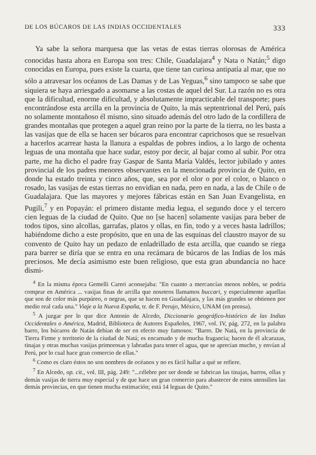DE LOS BÚCAROS DE LAS INDIAS OCCIDENTALES 333
Ya sabe la señora marquesa que las vetas de estas tierras olorosas de América conocidas hasta ahora en Europa son tres: Chile, Guadalajara<sup>4</sup> y Nata o Natán;<sup>5</sup> digo conocidas en Europa, pues existe la cuarta, que tiene tan curiosa antipatía al mar, que no sólo a atravesar los océanos de Las Damas y de Las Yeguas,<sup>6</sup> sino tampoco se sabe que siquiera se haya arriesgado a asomarse a las costas de aquel del Sur. La razón no es otra que la dificultad, enorme dificultad, y absolutamente impracticable del transporte; pues encontrándose esta arcilla en la provincia de Quito, la más septentrional del Perú, país no solamente montañoso él mismo, sino situado además del otro lado de la cordillera de grandes montañas que protegen a aquel gran reino por la parte de la tierra, no les basta a las vasijas que de ella se hacen ser búcaros para encontrar caprichosos que se resuelvan a hacerlos acarrear hasta la llanura a espaldas de pobres indios, a lo largo de ochenta leguas de una montaña que hace sudar, estoy por decir, al bajar como al subir. Por otra parte, me ha dicho el padre fray Gaspar de Santa María Valdés, lector jubilado y antes provincial de los padres menores observantes en la mencionada provincia de Quito, en donde ha estado treinta y cinco años, que, sea por el olor o por el color, o blanco o rosado, las vasijas de estas tierras no envidian en nada, pero en nada, a las de Chile o de Guadalajara. Que las mayores y mejores fábricas están en San Juan Evangelista, en Pugili,<sup>7</sup> y en Popayán: el primero distante media legua, el segundo doce y el tercero cien leguas de la ciudad de Quito. Que no [se hacen] solamente vasijas para beber de todos tipos, sino alcollas, garrafas, platos y ollas, en fin, todo y a veces hasta ladrillos; habiéndome dicho a este propósito, que en una de las esquinas del claustro mayor de su convento de Quito hay un pedazo de enladrillado de esta arcilla, que cuando se riega para barrer se diría que se entra en una recámara de búcaros de las Indias de los más preciosos. Me decía asimismo este buen religioso, que esta gran abundancia no hace dismi-
<sup>4</sup> En la misma época Gemelli Careri aconsejaba: "En cuanto a mercancías menos nobles, se podría comprar en América ... vasijas finas de arcilla que nosotros llamamos buccari, y especialmente aquellas que son de color más purpúreo, o negras, que se hacen en Guadalajara, y las más grandes se obtienen por medio real cada una." Viaje a la Nueva España, tr. de F. Perujo, México, UNAM (en prensa).
<sup>5</sup> A juzgar por lo que dice Antonio de Alcedo, Diccionario geográfico-histórico de las Indias Occidentales o América, Madrid, Biblioteca de Autores Españoles, 1967, vol. IV, pág. 272, en la palabra barro, los búcaros de Natán debían de ser en efecto muy famosos: "Barro. De Natá, en la provincia de Tierra Firme y territorio de la ciudad de Natá; es encarnado y de mucha fragancia; hacen de él alcarazas, tinajas y otras muchas vasijas primorosas y labradas para tener el agua, que se aprecian mucho, y envían al Perú, por lo cual hace gran comercio de ellas."
<sup>6</sup> Como es claro éstos no son nombres de océanos y no es fácil hallar a qué se refiere.
<sup>7</sup> En Alcedo, op. cit., vol. III, pág. 249: "...célebre por ser donde se fabrican las tinajas, barros, ollas y demás vasijas de tierra muy especial y de que hace un gran comercio para abastecer de estos utensilios las demás provincias, en que tienen mucha estimación; está 14 leguas de Quito."